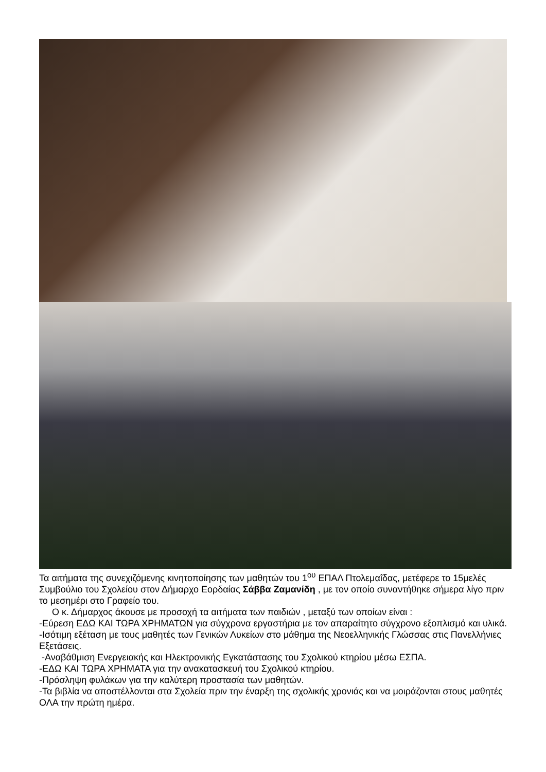Τα αιτήματα της συνεχιζόμενης κινητοποίησης των μαθητών του 1<sup>ου</sup> ΕΠΑΛ Πτολεμαΐδας, μετέφερε το 15μελές Συμβούλιο του Σχολείου στον Δήμαρχο Εορδαίας Σάββα Ζαμανίδη , με τον οποίο συναντήθηκε σήμερα λίγο πριν το μεσημέρι στο Γραφείο του.
Ο κ. Δήμαρχος άκουσε με προσοχή τα αιτήματα των παιδιών , μεταξύ των οποίων είναι :
-Εύρεση ΕΔΩ ΚΑΙ ΤΩΡΑ ΧΡΗΜΑΤΩΝ για σύγχρονα εργαστήρια με τον απαραίτητο σύγχρονο εξοπλισμό και υλικά.
-Ισότιμη εξέταση με τους μαθητές των Γενικών Λυκείων στο μάθημα της Νεοελληνικής Γλώσσας στις Πανελλήνιες Εξετάσεις.
-Αναβάθμιση Ενεργειακής και Ηλεκτρονικής Εγκατάστασης του Σχολικού κτηρίου μέσω ΕΣΠΑ.
-ΕΔΩ ΚΑΙ ΤΩΡΑ ΧΡΗΜΑΤΑ για την ανακατασκευή του Σχολικού κτηρίου.
-Πρόσληψη φυλάκων για την καλύτερη προστασία των μαθητών.
-Τα βιβλία να αποστέλλονται στα Σχολεία πριν την έναρξη της σχολικής χρονιάς και να μοιράζονται στους μαθητές ΟΛΑ την πρώτη ημέρα.